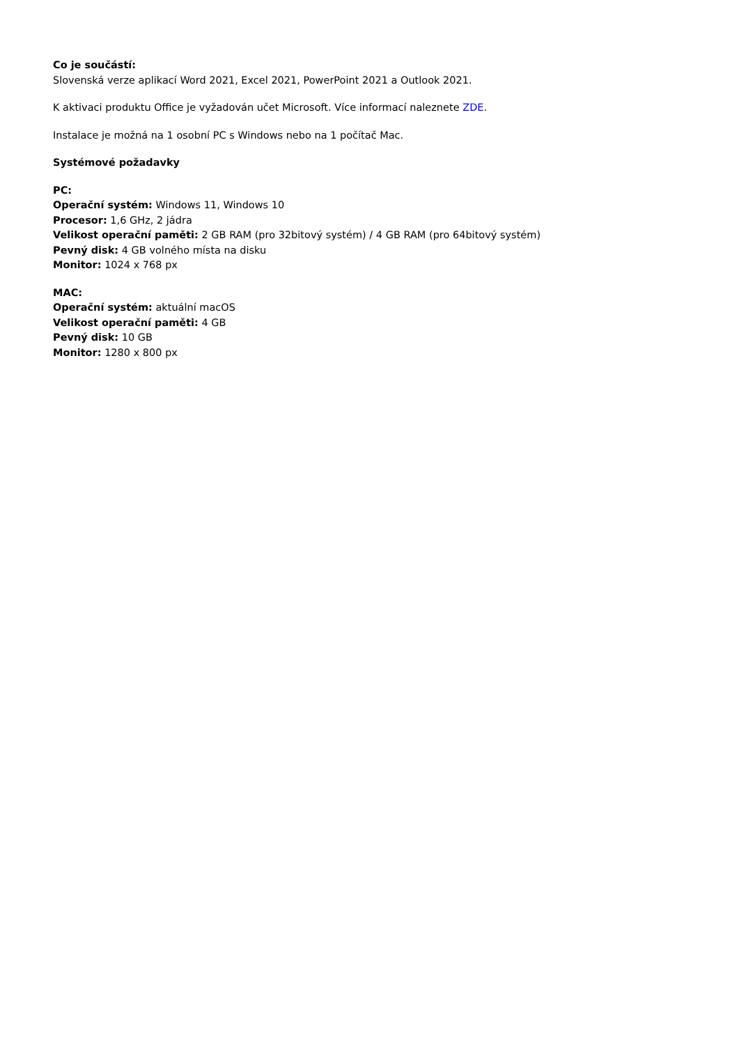Co je součástí:
Slovenská verze aplikací Word 2021, Excel 2021, PowerPoint 2021 a Outlook 2021.
K aktivaci produktu Office je vyžadován učet Microsoft. Více informací naleznete ZDE.
Instalace je možná na 1 osobní PC s Windows nebo na 1 počítač Mac.
Systémové požadavky
PC:
Operační systém: Windows 11, Windows 10
Procesor: 1,6 GHz, 2 jádra
Velikost operační paměti: 2 GB RAM (pro 32bitový systém) / 4 GB RAM (pro 64bitový systém)
Pevný disk: 4 GB volného místa na disku
Monitor: 1024 x 768 px
MAC:
Operační systém: aktuální macOS
Velikost operační paměti: 4 GB
Pevný disk: 10 GB
Monitor: 1280 x 800 px